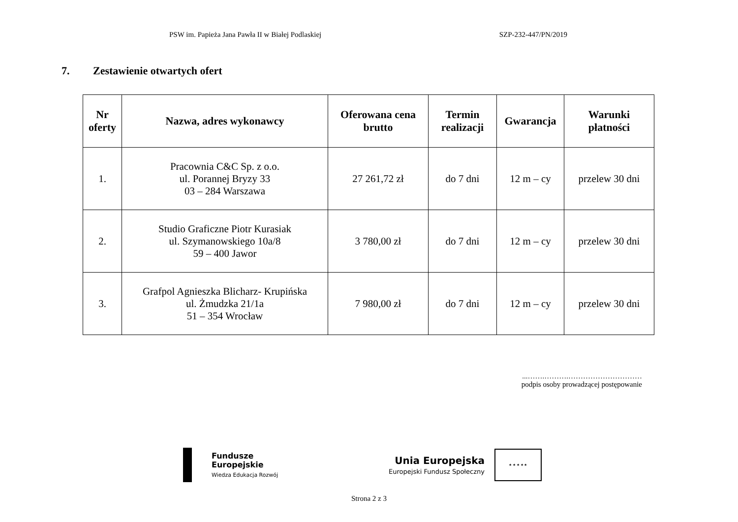PSW im. Papieża Jana Pawła II w Białej Podlaskiej SZP-232-447/PN/2019
7. Zestawienie otwartych ofert
| Nr oferty | Nazwa, adres wykonawcy | Oferowana cena brutto | Termin realizacji | Gwarancja | Warunki płatności |
| --- | --- | --- | --- | --- | --- |
| 1. | Pracownia C&C Sp. z o.o. ul. Porannej Bryzy 33 03 – 284 Warszawa | 27 261,72 zł | do 7 dni | 12 m – cy | przelew 30 dni |
| 2. | Studio Graficzne Piotr Kurasiak ul. Szymanowskiego 10a/8 59 – 400 Jawor | 3 780,00 zł | do 7 dni | 12 m – cy | przelew 30 dni |
| 3. | Grafpol Agnieszka Blicharz- Krupińska ul. Żmudzka 21/1a 51 – 354 Wrocław | 7 980,00 zł | do 7 dni | 12 m – cy | przelew 30 dni |
...…….……….…………………………
podpis osoby prowadzącej postępowanie
Fundusze
Europejskie
Wiedza Edukacja Rozwój
Unia Europejska
Europejski Fundusz Społeczny
★ ★ ★ ★ ★
Strona 2 z 3